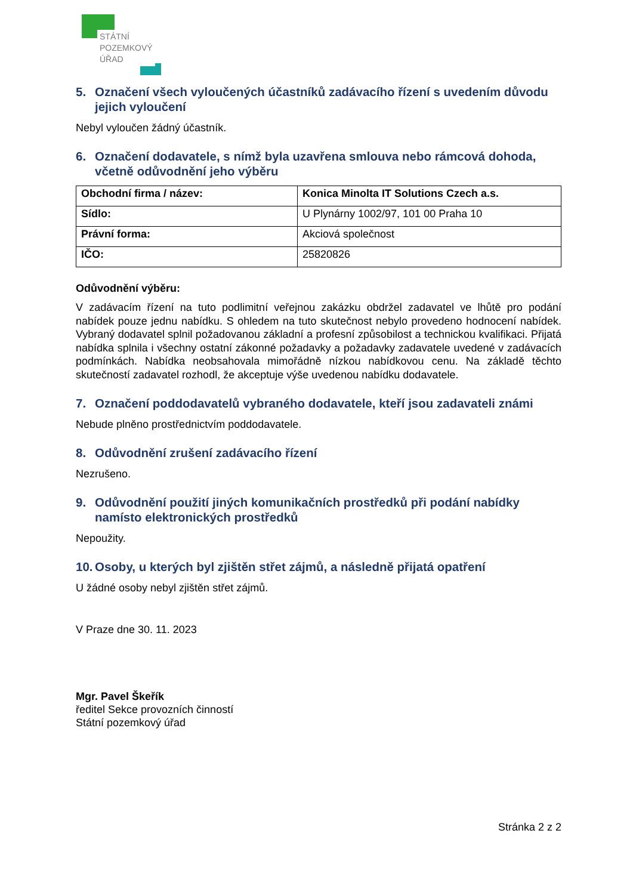STÁTNÍ
POZEMKOVÝ
ÚŘAD
5. Označení všech vyloučených účastníků zadávacího řízení s uvedením důvodu jejich vyloučení
Nebyl vyloučen žádný účastník.
6. Označení dodavatele, s nímž byla uzavřena smlouva nebo rámcová dohoda, včetně odůvodnění jeho výběru
| Obchodní firma / název: | Konica Minolta IT Solutions Czech a.s. |
| Sídlo: | U Plynárny 1002/97, 101 00 Praha 10 |
| Právní forma: | Akciová společnost |
| IČO: | 25820826 |
Odůvodnění výběru:
V zadávacím řízení na tuto podlimitní veřejnou zakázku obdržel zadavatel ve lhůtě pro podání nabídek pouze jednu nabídku. S ohledem na tuto skutečnost nebylo provedeno hodnocení nabídek. Vybraný dodavatel splnil požadovanou základní a profesní způsobilost a technickou kvalifikaci. Přijatá nabídka splnila i všechny ostatní zákonné požadavky a požadavky zadavatele uvedené v zadávacích podmínkách. Nabídka neobsahovala mimořádně nízkou nabídkovou cenu. Na základě těchto skutečností zadavatel rozhodl, že akceptuje výše uvedenou nabídku dodavatele.
7. Označení poddodavatelů vybraného dodavatele, kteří jsou zadavateli známi
Nebude plněno prostřednictvím poddodavatele.
8. Odůvodnění zrušení zadávacího řízení
Nezrušeno.
9. Odůvodnění použití jiných komunikačních prostředků při podání nabídky namísto elektronických prostředků
Nepoužity.
10. Osoby, u kterých byl zjištěn střet zájmů, a následně přijatá opatření
U žádné osoby nebyl zjištěn střet zájmů.
V Praze dne 30. 11. 2023
Mgr. Pavel Škeřík
ředitel Sekce provozních činností
Státní pozemkový úřad
Stránka 2 z 2